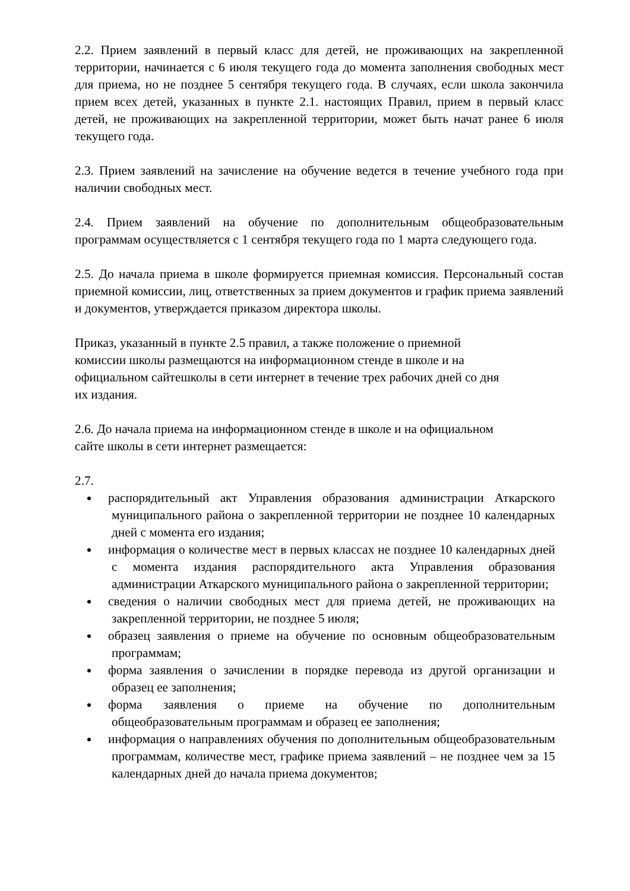2.2. Прием заявлений в первый класс для детей, не проживающих на закрепленной территории, начинается с 6 июля текущего года до момента заполнения свободных мест для приема, но не позднее 5 сентября текущего года. В случаях, если школа закончила прием всех детей, указанных в пункте 2.1. настоящих Правил, прием в первый класс детей, не проживающих на закрепленной территории, может быть начат ранее 6 июля текущего года.
2.3. Прием заявлений на зачисление на обучение ведется в течение учебного года при наличии свободных мест.
2.4. Прием заявлений на обучение по дополнительным общеобразовательным программам осуществляется с 1 сентября текущего года по 1 марта следующего года.
2.5. До начала приема в школе формируется приемная комиссия. Персональный состав приемной комиссии, лиц, ответственных за прием документов и график приема заявлений и документов, утверждается приказом директора школы.
Приказ, указанный в пункте 2.5 правил, а также положение о приемной
комиссии школы размещаются на информационном стенде в школе и на
официальном сайтешколы в сети интернет в течение трех рабочих дней со дня
их издания.
2.6. До начала приема на информационном стенде в школе и на официальном
сайте школы в сети интернет размещается:
2.7.
распорядительный акт Управления образования администрации Аткарского муниципального района о закрепленной территории не позднее 10 календарных дней с момента его издания;
информация о количестве мест в первых классах не позднее 10 календарных дней с момента издания распорядительного акта Управления образования администрации Аткарского муниципального района о закрепленной территории;
сведения о наличии свободных мест для приема детей, не проживающих на закрепленной территории, не позднее 5 июля;
образец заявления о приеме на обучение по основным общеобразовательным программам;
форма заявления о зачислении в порядке перевода из другой организации и образец ее заполнения;
форма заявления о приеме на обучение по дополнительным общеобразовательным программам и образец ее заполнения;
информация о направлениях обучения по дополнительным общеобразовательным программам, количестве мест, графике приема заявлений – не позднее чем за 15 календарных дней до начала приема документов;